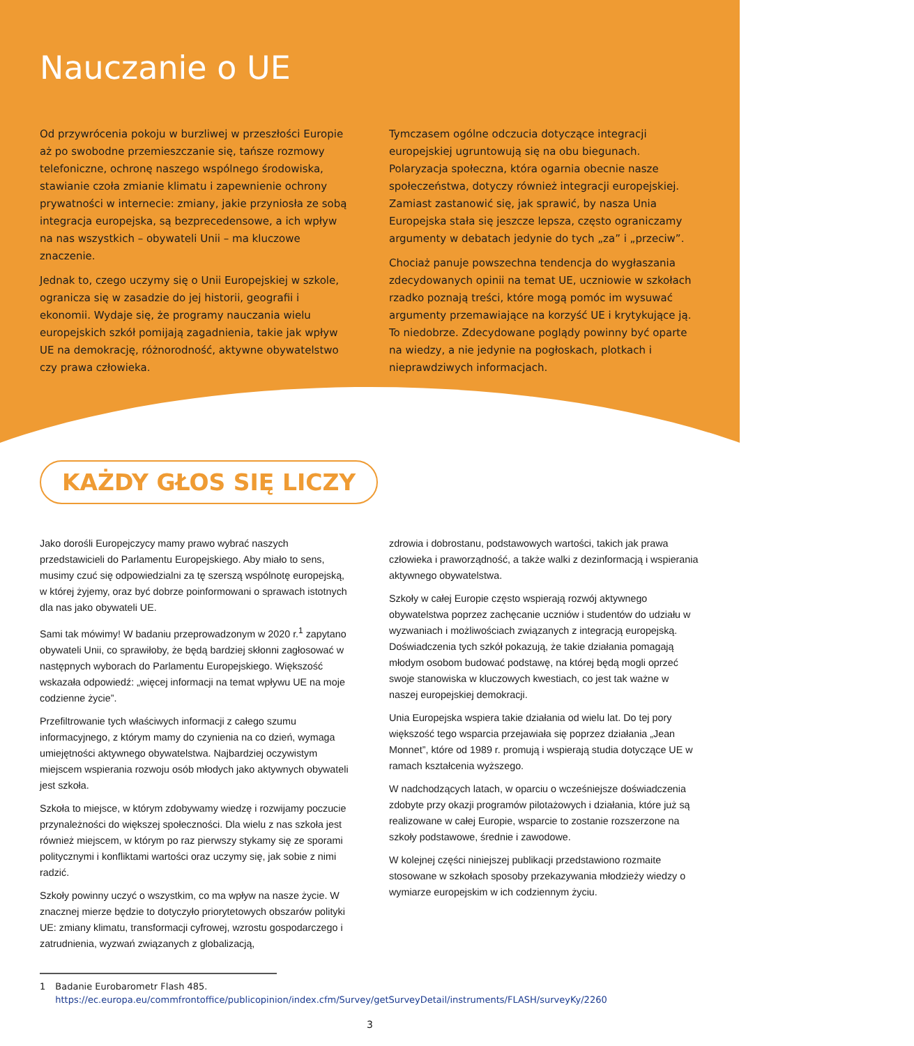Nauczanie o UE
Od przywrócenia pokoju w burzliwej w przeszłości Europie aż po swobodne przemieszczanie się, tańsze rozmowy telefoniczne, ochronę naszego wspólnego środowiska, stawianie czoła zmianie klimatu i zapewnienie ochrony prywatności w internecie: zmiany, jakie przyniosła ze sobą integracja europejska, są bezprecedensowe, a ich wpływ na nas wszystkich – obywateli Unii – ma kluczowe znaczenie.
Jednak to, czego uczymy się o Unii Europejskiej w szkole, ogranicza się w zasadzie do jej historii, geografii i ekonomii. Wydaje się, że programy nauczania wielu europejskich szkół pomijają zagadnienia, takie jak wpływ UE na demokrację, różnorodność, aktywne obywatelstwo czy prawa człowieka.
Tymczasem ogólne odczucia dotyczące integracji europejskiej ugruntowują się na obu biegunach. Polaryzacja społeczna, która ogarnia obecnie nasze społeczeństwa, dotyczy również integracji europejskiej. Zamiast zastanowić się, jak sprawić, by nasza Unia Europejska stała się jeszcze lepsza, często ograniczamy argumenty w debatach jedynie do tych „za” i „przeciw”.
Chociaż panuje powszechna tendencja do wygłaszania zdecydowanych opinii na temat UE, uczniowie w szkołach rzadko poznają treści, które mogą pomóc im wysuwać argumenty przemawiające na korzyść UE i krytykujące ją. To niedobrze. Zdecydowane poglądy powinny być oparte na wiedzy, a nie jedynie na pogłoskach, plotkach i nieprawdziwych informacjach.
KAŻDY GŁOS SIĘ LICZY
Jako dorośli Europejczycy mamy prawo wybrać naszych przedstawicieli do Parlamentu Europejskiego. Aby miało to sens, musimy czuć się odpowiedzialni za tę szerszą wspólnotę europejską, w której żyjemy, oraz być dobrze poinformowani o sprawach istotnych dla nas jako obywateli UE.
Sami tak mówimy! W badaniu przeprowadzonym w 2020 r.<sup>1</sup> zapytano obywateli Unii, co sprawiłoby, że będą bardziej skłonni zagłosować w następnych wyborach do Parlamentu Europejskiego. Większość wskazała odpowiedź: „więcej informacji na temat wpływu UE na moje codzienne życie”.
Przefiltrowanie tych właściwych informacji z całego szumu informacyjnego, z którym mamy do czynienia na co dzień, wymaga umiejętności aktywnego obywatelstwa. Najbardziej oczywistym miejscem wspierania rozwoju osób młodych jako aktywnych obywateli jest szkoła.
Szkoła to miejsce, w którym zdobywamy wiedzę i rozwijamy poczucie przynależności do większej społeczności. Dla wielu z nas szkoła jest również miejscem, w którym po raz pierwszy stykamy się ze sporami politycznymi i konfliktami wartości oraz uczymy się, jak sobie z nimi radzić.
Szkoły powinny uczyć o wszystkim, co ma wpływ na nasze życie. W znacznej mierze będzie to dotyczyło priorytetowych obszarów polityki UE: zmiany klimatu, transformacji cyfrowej, wzrostu gospodarczego i zatrudnienia, wyzwań związanych z globalizacją,
zdrowia i dobrostanu, podstawowych wartości, takich jak prawa człowieka i praworządność, a także walki z dezinformacją i wspierania aktywnego obywatelstwa.
Szkoły w całej Europie często wspierają rozwój aktywnego obywatelstwa poprzez zachęcanie uczniów i studentów do udziału w wyzwaniach i możliwościach związanych z integracją europejską. Doświadczenia tych szkół pokazują, że takie działania pomagają młodym osobom budować podstawę, na której będą mogli oprzeć swoje stanowiska w kluczowych kwestiach, co jest tak ważne w naszej europejskiej demokracji.
Unia Europejska wspiera takie działania od wielu lat. Do tej pory większość tego wsparcia przejawiała się poprzez działania „Jean Monnet”, które od 1989 r. promują i wspierają studia dotyczące UE w ramach kształcenia wyższego.
W nadchodzących latach, w oparciu o wcześniejsze doświadczenia zdobyte przy okazji programów pilotażowych i działania, które już są realizowane w całej Europie, wsparcie to zostanie rozszerzone na szkoły podstawowe, średnie i zawodowe.
W kolejnej części niniejszej publikacji przedstawiono rozmaite stosowane w szkołach sposoby przekazywania młodzieży wiedzy o wymiarze europejskim w ich codziennym życiu.
1 Badanie Eurobarometr Flash 485.
https://ec.europa.eu/commfrontoffice/publicopinion/index.cfm/Survey/getSurveyDetail/instruments/FLASH/surveyKy/2260
3